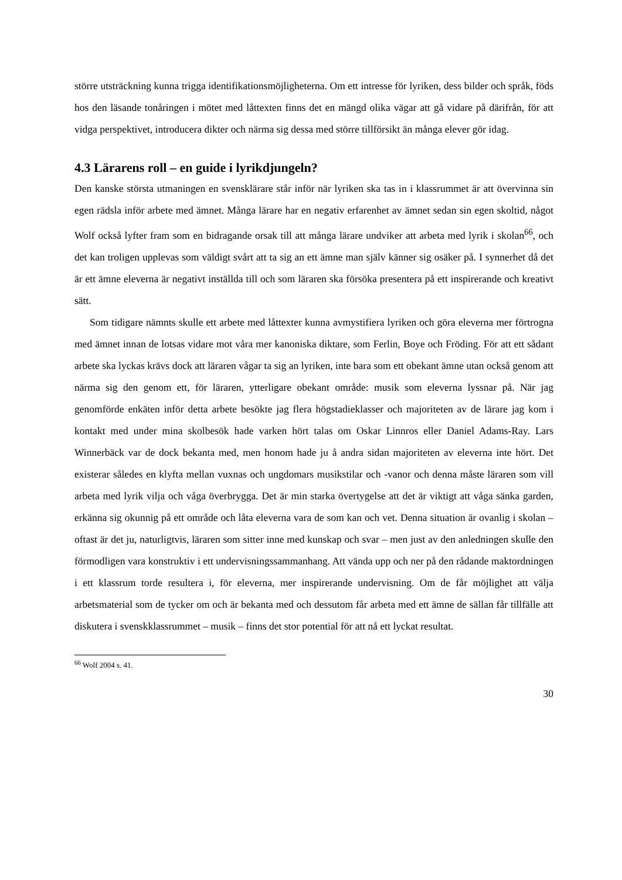större utsträckning kunna trigga identifikationsmöjligheterna. Om ett intresse för lyriken, dess bilder och språk, föds hos den läsande tonåringen i mötet med låttexten finns det en mängd olika vägar att gå vidare på därifrån, för att vidga perspektivet, introducera dikter och närma sig dessa med större tillförsikt än många elever gör idag.
4.3 Lärarens roll – en guide i lyrikdjungeln?
Den kanske största utmaningen en svensklärare står inför när lyriken ska tas in i klassrummet är att övervinna sin egen rädsla inför arbete med ämnet. Många lärare har en negativ erfarenhet av ämnet sedan sin egen skoltid, något Wolf också lyfter fram som en bidragande orsak till att många lärare undviker att arbeta med lyrik i skolan<sup>66</sup>, och det kan troligen upplevas som väldigt svårt att ta sig an ett ämne man själv känner sig osäker på. I synnerhet då det är ett ämne eleverna är negativt inställda till och som läraren ska försöka presentera på ett inspirerande och kreativt sätt.
Som tidigare nämnts skulle ett arbete med låttexter kunna avmystifiera lyriken och göra eleverna mer förtrogna med ämnet innan de lotsas vidare mot våra mer kanoniska diktare, som Ferlin, Boye och Fröding. För att ett sådant arbete ska lyckas krävs dock att läraren vågar ta sig an lyriken, inte bara som ett obekant ämne utan också genom att närma sig den genom ett, för läraren, ytterligare obekant område: musik som eleverna lyssnar på. När jag genomförde enkäten inför detta arbete besökte jag flera högstadieklasser och majoriteten av de lärare jag kom i kontakt med under mina skolbesök hade varken hört talas om Oskar Linnros eller Daniel Adams-Ray. Lars Winnerbäck var de dock bekanta med, men honom hade ju å andra sidan majoriteten av eleverna inte hört. Det existerar således en klyfta mellan vuxnas och ungdomars musikstilar och -vanor och denna måste läraren som vill arbeta med lyrik vilja och våga överbrygga. Det är min starka övertygelse att det är viktigt att våga sänka garden, erkänna sig okunnig på ett område och låta eleverna vara de som kan och vet. Denna situation är ovanlig i skolan – oftast är det ju, naturligtvis, läraren som sitter inne med kunskap och svar – men just av den anledningen skulle den förmodligen vara konstruktiv i ett undervisningssammanhang. Att vända upp och ner på den rådande maktordningen i ett klassrum torde resultera i, för eleverna, mer inspirerande undervisning. Om de får möjlighet att välja arbetsmaterial som de tycker om och är bekanta med och dessutom får arbeta med ett ämne de sällan får tillfälle att diskutera i svenskklassrummet – musik – finns det stor potential för att nå ett lyckat resultat.
<sup>66</sup> Wolf 2004 s. 41.
30